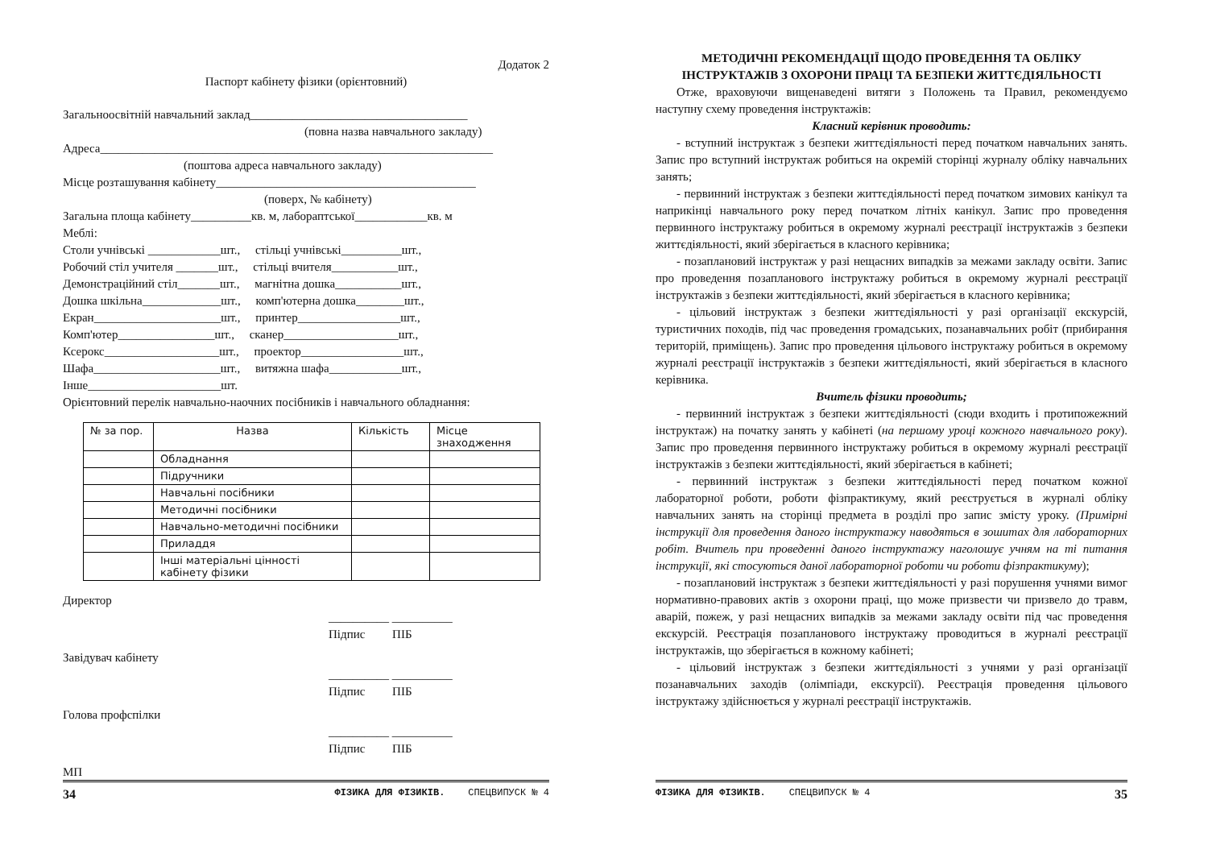Додаток 2
Паспорт кабінету фізики (орієнтовний)
Загальноосвітній навчальний заклад____________________________________
(повна назва навчального закладу)
Адреса_________________________________________________________________
(поштова адреса навчального закладу)
Місце розташування кабінету___________________________________________
(поверх, № кабінету)
Загальна площа кабінету__________кв. м, лабораптської____________кв. м
Меблі:
Столи учнівські ____________шт., стільці учнівські__________шт.,
Робочий стіл учителя _______шт., стільці вчителя___________шт.,
Демонстраційний стіл_______шт., магнітна дошка___________шт.,
Дошка шкільна_____________шт., комп'ютерна дошка________шт.,
Екран_____________________шт., принтер_________________шт.,
Комп'ютер________________шт., сканер___________________шт.,
Ксерокс___________________шт., проектор_________________шт.,
Шафа_____________________шт., витяжна шафа____________шт.,
Інше______________________шт.
Орієнтовний перелік навчально-наочних посібників і навчального обладнання:
| № за пор. | Назва | Кількість | Місце знаходження |
| | Обладнання | | |
| | Підручники | | |
| | Навчальні посібники | | |
| | Методичні посібники | | |
| | Навчально-методичні посібники | | |
| | Приладдя | | |
| | Інші матеріальні цінності кабінету фізики | | |
Директор
__________ __________
Підпис ПІБ
Завідувач кабінету
__________ __________
Підпис ПІБ
Голова профспілки
__________ __________
Підпис ПІБ
МП
34 ФІЗИКА ДЛЯ ФІЗИКІВ. СПЕЦВИПУСК № 4
МЕТОДИЧНІ РЕКОМЕНДАЦІЇ ЩОДО ПРОВЕДЕННЯ ТА ОБЛІКУ ІНСТРУКТАЖІВ З ОХОРОНИ ПРАЦІ ТА БЕЗПЕКИ ЖИТТЄДІЯЛЬНОСТІ
Отже, враховуючи вищенаведені витяги з Положень та Правил, рекомендуємо наступну схему проведення інструктажів:
Класний керівник проводить:
- вступний інструктаж з безпеки життєдіяльності перед початком навчальних занять. Запис про вступний інструктаж робиться на окремій сторінці журналу обліку навчальних занять;
- первинний інструктаж з безпеки життєдіяльності перед початком зимових канікул та наприкінці навчального року перед початком літніх канікул. Запис про проведення первинного інструктажу робиться в окремому журналі реєстрації інструктажів з безпеки життєдіяльності, який зберігається в класного керівника;
- позаплановий інструктаж у разі нещасних випадків за межами закладу освіти. Запис про проведення позапланового інструктажу робиться в окремому журналі реєстрації інструктажів з безпеки життєдіяльності, який зберігається в класного керівника;
- цільовий інструктаж з безпеки життєдіяльності у разі організації екскурсій, туристичних походів, під час проведення громадських, позанавчальних робіт (прибирання територій, приміщень). Запис про проведення цільового інструктажу робиться в окремому журналі реєстрації інструктажів з безпеки життєдіяльності, який зберігається в класного керівника.
Вчитель фізики проводить;
- первинний інструктаж з безпеки життєдіяльності (сюди входить і протипожежний інструктаж) на початку занять у кабінеті (на першому уроці кожного навчального року). Запис про проведення первинного інструктажу робиться в окремому журналі реєстрації інструктажів з безпеки життєдіяльності, який зберігається в кабінеті;
- первинний інструктаж з безпеки життєдіяльності перед початком кожної лабораторної роботи, роботи фізпрактикуму, який реєструється в журналі обліку навчальних занять на сторінці предмета в розділі про запис змісту уроку. (Примірні інструкції для проведення даного інструктажу наводяться в зошитах для лабораторних робіт. Вчитель при проведенні даного інструктажу наголошує учням на ті питання інструкції, які стосуються даної лабораторної роботи чи роботи фізпрактикуму);
- позаплановий інструктаж з безпеки життєдіяльності у разі порушення учнями вимог нормативно-правових актів з охорони праці, що може призвести чи призвело до травм, аварій, пожеж, у разі нещасних випадків за межами закладу освіти під час проведення екскурсій. Реєстрація позапланового інструктажу проводиться в журналі реєстрації інструктажів, що зберігається в кожному кабінеті;
- цільовий інструктаж з безпеки життєдіяльності з учнями у разі організації позанавчальних заходів (олімпіади, екскурсії). Реєстрація проведення цільового інструктажу здійснюється у журналі реєстрації інструктажів.
ФІЗИКА ДЛЯ ФІЗИКІВ. СПЕЦВИПУСК № 4 35